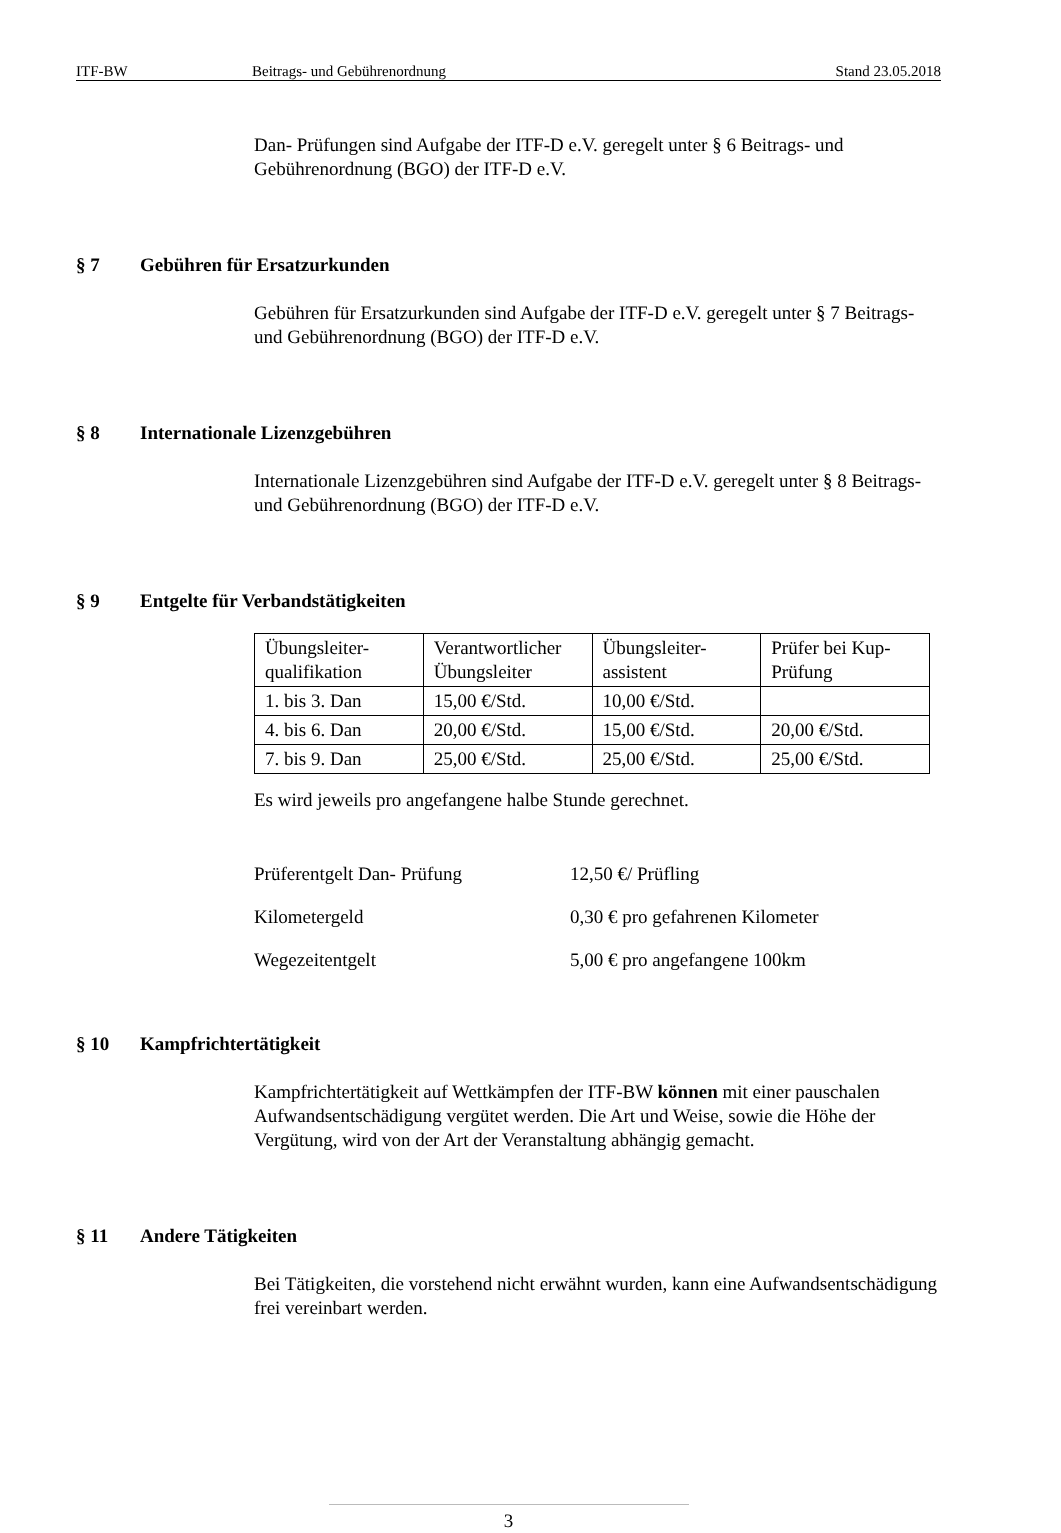ITF-BW Beitrags- und Gebührenordnung Stand 23.05.2018
Dan- Prüfungen sind Aufgabe der ITF-D e.V. geregelt unter § 6 Beitrags- und Gebührenordnung (BGO) der ITF-D e.V.
§ 7 Gebühren für Ersatzurkunden
Gebühren für Ersatzurkunden sind Aufgabe der ITF-D e.V. geregelt unter § 7 Beitrags- und Gebührenordnung (BGO) der ITF-D e.V.
§ 8 Internationale Lizenzgebühren
Internationale Lizenzgebühren sind Aufgabe der ITF-D e.V. geregelt unter § 8 Beitrags- und Gebührenordnung (BGO) der ITF-D e.V.
§ 9 Entgelte für Verbandstätigkeiten
| Übungsleiter-qualifikation | Verantwortlicher Übungsleiter | Übungsleiter-assistent | Prüfer bei Kup-Prüfung |
| 1. bis 3. Dan | 15,00 €/Std. | 10,00 €/Std. | |
| 4. bis 6. Dan | 20,00 €/Std. | 15,00 €/Std. | 20,00 €/Std. |
| 7. bis 9. Dan | 25,00 €/Std. | 25,00 €/Std. | 25,00 €/Std. |
Es wird jeweils pro angefangene halbe Stunde gerechnet.
Prüferentgelt Dan- Prüfung 12,50 €/ Prüfling
Kilometergeld 0,30 € pro gefahrenen Kilometer
Wegezeitentgelt 5,00 € pro angefangene 100km
§ 10 Kampfrichtertätigkeit
Kampfrichtertätigkeit auf Wettkämpfen der ITF-BW können mit einer pauschalen Aufwandsentschädigung vergütet werden. Die Art und Weise, sowie die Höhe der Vergütung, wird von der Art der Veranstaltung abhängig gemacht.
§ 11 Andere Tätigkeiten
Bei Tätigkeiten, die vorstehend nicht erwähnt wurden, kann eine Aufwandsentschädigung frei vereinbart werden.
3